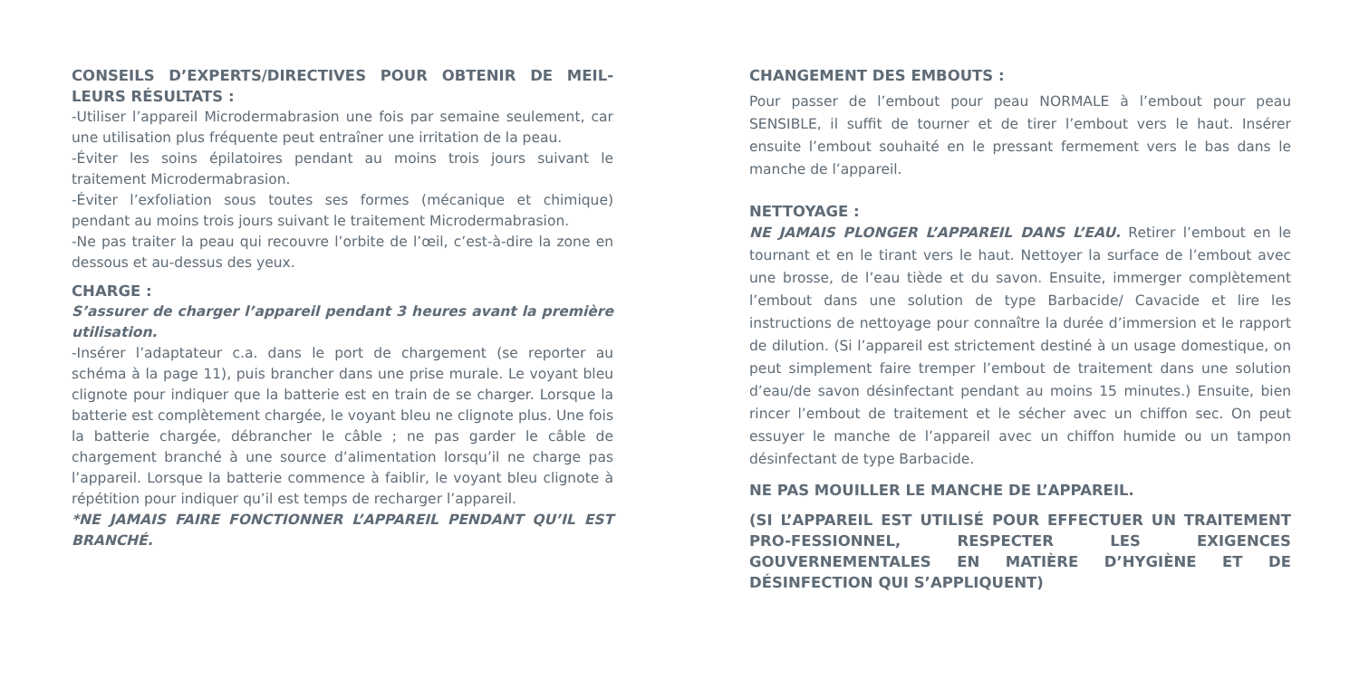CONSEILS D’EXPERTS/DIRECTIVES POUR OBTENIR DE MEIL-LEURS RÉSULTATS :
-Utiliser l’appareil Microdermabrasion une fois par semaine seulement, car une utilisation plus fréquente peut entraîner une irritation de la peau.
-Éviter les soins épilatoires pendant au moins trois jours suivant le traitement Microdermabrasion.
-Éviter l’exfoliation sous toutes ses formes (mécanique et chimique) pendant au moins trois jours suivant le traitement Microdermabrasion.
-Ne pas traiter la peau qui recouvre l’orbite de l’œil, c’est-à-dire la zone en dessous et au-dessus des yeux.
CHARGE :
S’assurer de charger l’appareil pendant 3 heures avant la première utilisation.
-Insérer l’adaptateur c.a. dans le port de chargement (se reporter au schéma à la page 11), puis brancher dans une prise murale. Le voyant bleu clignote pour indiquer que la batterie est en train de se charger. Lorsque la batterie est complètement chargée, le voyant bleu ne clignote plus. Une fois la batterie chargée, débrancher le câble ; ne pas garder le câble de chargement branché à une source d’alimentation lorsqu’il ne charge pas l’appareil. Lorsque la batterie commence à faiblir, le voyant bleu clignote à répétition pour indiquer qu’il est temps de recharger l’appareil.
*NE JAMAIS FAIRE FONCTIONNER L’APPAREIL PENDANT QU’IL EST BRANCHÉ.
CHANGEMENT DES EMBOUTS :
Pour passer de l’embout pour peau NORMALE à l’embout pour peau SENSIBLE, il suffit de tourner et de tirer l’embout vers le haut. Insérer ensuite l’embout souhaité en le pressant fermement vers le bas dans le manche de l’appareil.
NETTOYAGE :
NE JAMAIS PLONGER L’APPAREIL DANS L’EAU. Retirer l’embout en le tournant et en le tirant vers le haut. Nettoyer la surface de l’embout avec une brosse, de l’eau tiède et du savon. Ensuite, immerger complètement l’embout dans une solution de type Barbacide/ Cavacide et lire les instructions de nettoyage pour connaître la durée d’immersion et le rapport de dilution. (Si l’appareil est strictement destiné à un usage domestique, on peut simplement faire tremper l’embout de traitement dans une solution d’eau/de savon désinfectant pendant au moins 15 minutes.) Ensuite, bien rincer l’embout de traitement et le sécher avec un chiffon sec. On peut essuyer le manche de l’appareil avec un chiffon humide ou un tampon désinfectant de type Barbacide.
NE PAS MOUILLER LE MANCHE DE L’APPAREIL.
(SI L’APPAREIL EST UTILISÉ POUR EFFECTUER UN TRAITEMENT PRO-FESSIONNEL, RESPECTER LES EXIGENCES GOUVERNEMENTALES EN MATIÈRE D’HYGIÈNE ET DE DÉSINFECTION QUI S’APPLIQUENT)